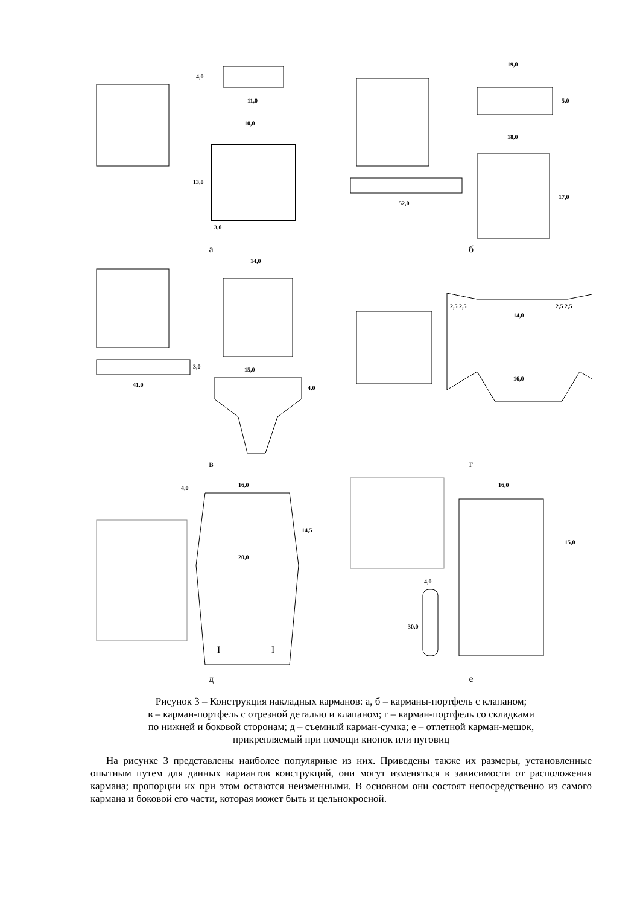11,0
10,0
13,0
3,0
4,0
а
19,0
5,0
52,0
18,0
17,0
б
41,0
14,0
15,0
3,0
4,0
в
2,5 2,5
2,5 2,5
14,0
16,0
г
16,0
4,0
14,5
20,0
I
I
д
16,0
15,0
4,0
30,0
е
Рисунок 3 – Конструкция накладных карманов: а, б – карманы-портфель с клапаном;
в – карман-портфель с отрезной деталью и клапаном; г – карман-портфель со складками
по нижней и боковой сторонам; д – съемный карман-сумка; е – отлетной карман-мешок,
прикрепляемый при помощи кнопок или пуговиц
На рисунке 3 представлены наиболее популярные из них. Приведены также их размеры, установленные опытным путем для данных вариантов конструкций, они могут изменяться в зависимости от расположения кармана; пропорции их при этом остаются неизменными. В основном они состоят непосредственно из самого кармана и боковой его части, которая может быть и цельнокроеной.